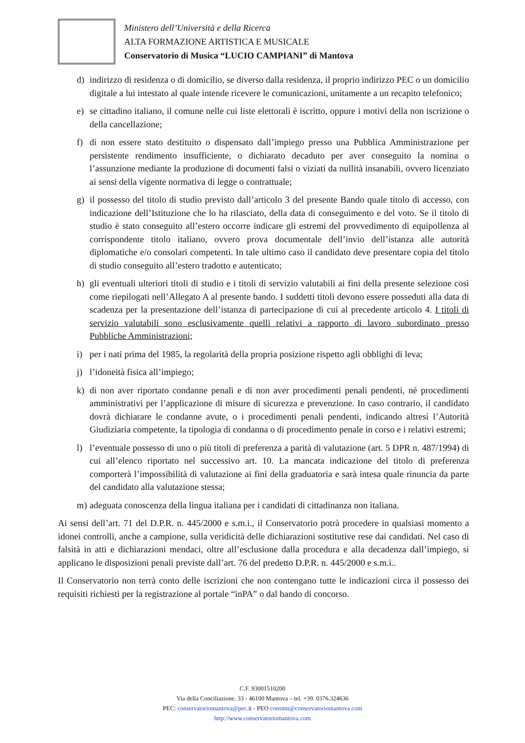Ministero dell’Università e della Ricerca
ALTA FORMAZIONE ARTISTICA E MUSICALE
Conservatorio di Musica “LUCIO CAMPIANI” di Mantova
d) indirizzo di residenza o di domicilio, se diverso dalla residenza, il proprio indirizzo PEC o un domicilio digitale a lui intestato al quale intende ricevere le comunicazioni, unitamente a un recapito telefonico;
e) se cittadino italiano, il comune nelle cui liste elettorali è iscritto, oppure i motivi della non iscrizione o della cancellazione;
f) di non essere stato destituito o dispensato dall’impiego presso una Pubblica Amministrazione per persistente rendimento insufficiente, o dichiarato decaduto per aver conseguito la nomina o l’assunzione mediante la produzione di documenti falsi o viziati da nullità insanabili, ovvero licenziato ai sensi della vigente normativa di legge o contrattuale;
g) il possesso del titolo di studio previsto dall’articolo 3 del presente Bando quale titolo di accesso, con indicazione dell’Istituzione che lo ha rilasciato, della data di conseguimento e del voto. Se il titolo di studio è stato conseguito all’estero occorre indicare gli estremi del provvedimento di equipollenza al corrispondente titolo italiano, ovvero prova documentale dell’invio dell’istanza alle autorità diplomatiche e/o consolari competenti. In tale ultimo caso il candidato deve presentare copia del titolo di studio conseguito all’estero tradotto e autenticato;
h) gli eventuali ulteriori titoli di studio e i titoli di servizio valutabili ai fini della presente selezione così come riepilogati nell’Allegato A al presente bando. I suddetti titoli devono essere posseduti alla data di scadenza per la presentazione dell’istanza di partecipazione di cui al precedente articolo 4. I titoli di servizio valutabili sono esclusivamente quelli relativi a rapporto di lavoro subordinato presso Pubbliche Amministrazioni;
i) per i nati prima del 1985, la regolarità della propria posizione rispetto agli obblighi di leva;
j) l’idoneità fisica all’impiego;
k) di non aver riportato condanne penali e di non aver procedimenti penali pendenti, né procedimenti amministrativi per l’applicazione di misure di sicurezza e prevenzione. In caso contrario, il candidato dovrà dichiarare le condanne avute, o i procedimenti penali pendenti, indicando altresì l’Autorità Giudiziaria competente, la tipologia di condanna o di procedimento penale in corso e i relativi estremi;
l) l’eventuale possesso di uno o più titoli di preferenza a parità di valutazione (art. 5 DPR n. 487/1994) di cui all’elenco riportato nel successivo art. 10. La mancata indicazione del titolo di preferenza comporterà l’impossibilità di valutazione ai fini della graduatoria e sarà intesa quale rinuncia da parte del candidato alla valutazione stessa;
m) adeguata conoscenza della lingua italiana per i candidati di cittadinanza non italiana.
Ai sensi dell’art. 71 del D.P.R. n. 445/2000 e s.m.i., il Conservatorio potrà procedere in qualsiasi momento a idonei controlli, anche a campione, sulla veridicità delle dichiarazioni sostitutive rese dai candidati. Nel caso di falsità in atti e dichiarazioni mendaci, oltre all’esclusione dalla procedura e alla decadenza dall’impiego, si applicano le disposizioni penali previste dall’art. 76 del predetto D.P.R. n. 445/2000 e s.m.i..
Il Conservatorio non terrà conto delle iscrizioni che non contengano tutte le indicazioni circa il possesso dei requisiti richiesti per la registrazione al portale “inPA” o dal bando di concorso.
C.F. 93001510200
Via della Conciliazione, 33 - 46100 Mantova – tel. +39. 0376.324636
PEC: conservatoriomantova@pec. it - PEO consmn@conservatoriomantova.com
http://www.conservatoriomantova.com